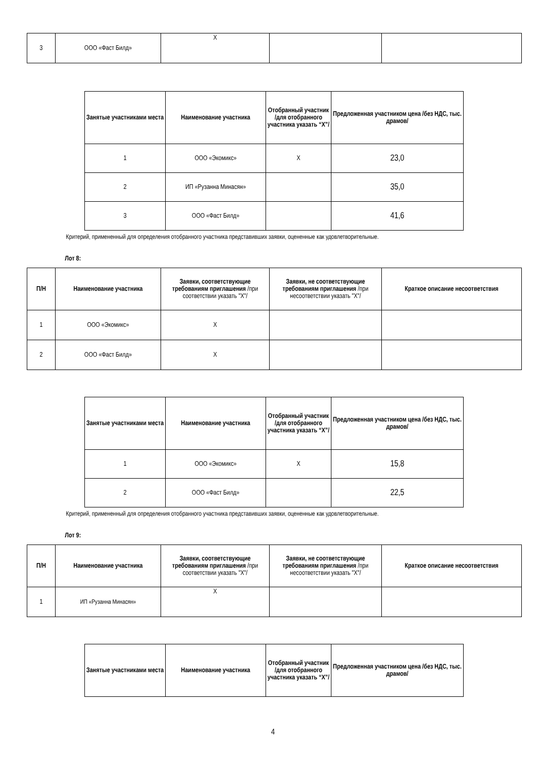| 3 | ООО «Фаст Билд» | X | | |
| Занятые участниками места | Наименование участника | Отобранный участник /для отобранного участника указать “X”/ | Предложенная участником цена /без НДС, тыс. драмов/ |
| --- | --- | --- | --- |
| 1 | ООО «Экомикс» | X | 23,0 |
| 2 | ИП «Рузанна Минасян» | | 35,0 |
| 3 | ООО «Фаст Билд» | | 41,6 |
Критерий, примененный для определения отобранного участника представивших заявки, оцененные как удовлетворительные.
Лот 8:
| П/Н | Наименование участника | Заявки, соответствующие требованиям приглашения /при соответствии указать "X"/ | Заявки, не соответствующие требованиям приглашения /при несоответствии указать "X"/ | Краткое описание несоответствия |
| --- | --- | --- | --- | --- |
| 1 | ООО «Экомикс» | X | | |
| 2 | ООО «Фаст Билд» | X | | |
| Занятые участниками места | Наименование участника | Отобранный участник /для отобранного участника указать “X”/ | Предложенная участником цена /без НДС, тыс. драмов/ |
| --- | --- | --- | --- |
| 1 | ООО «Экомикс» | X | 15,8 |
| 2 | ООО «Фаст Билд» | | 22,5 |
Критерий, примененный для определения отобранного участника представивших заявки, оцененные как удовлетворительные.
Лот 9:
| П/Н | Наименование участника | Заявки, соответствующие требованиям приглашения /при соответствии указать "X"/ | Заявки, не соответствующие требованиям приглашения /при несоответствии указать "X"/ | Краткое описание несоответствия |
| --- | --- | --- | --- | --- |
| 1 | ИП «Рузанна Минасян» | X | | |
| Занятые участниками места | Наименование участника | Отобранный участник /для отобранного участника указать “X”/ | Предложенная участником цена /без НДС, тыс. драмов/ |
| --- | --- | --- | --- |
4